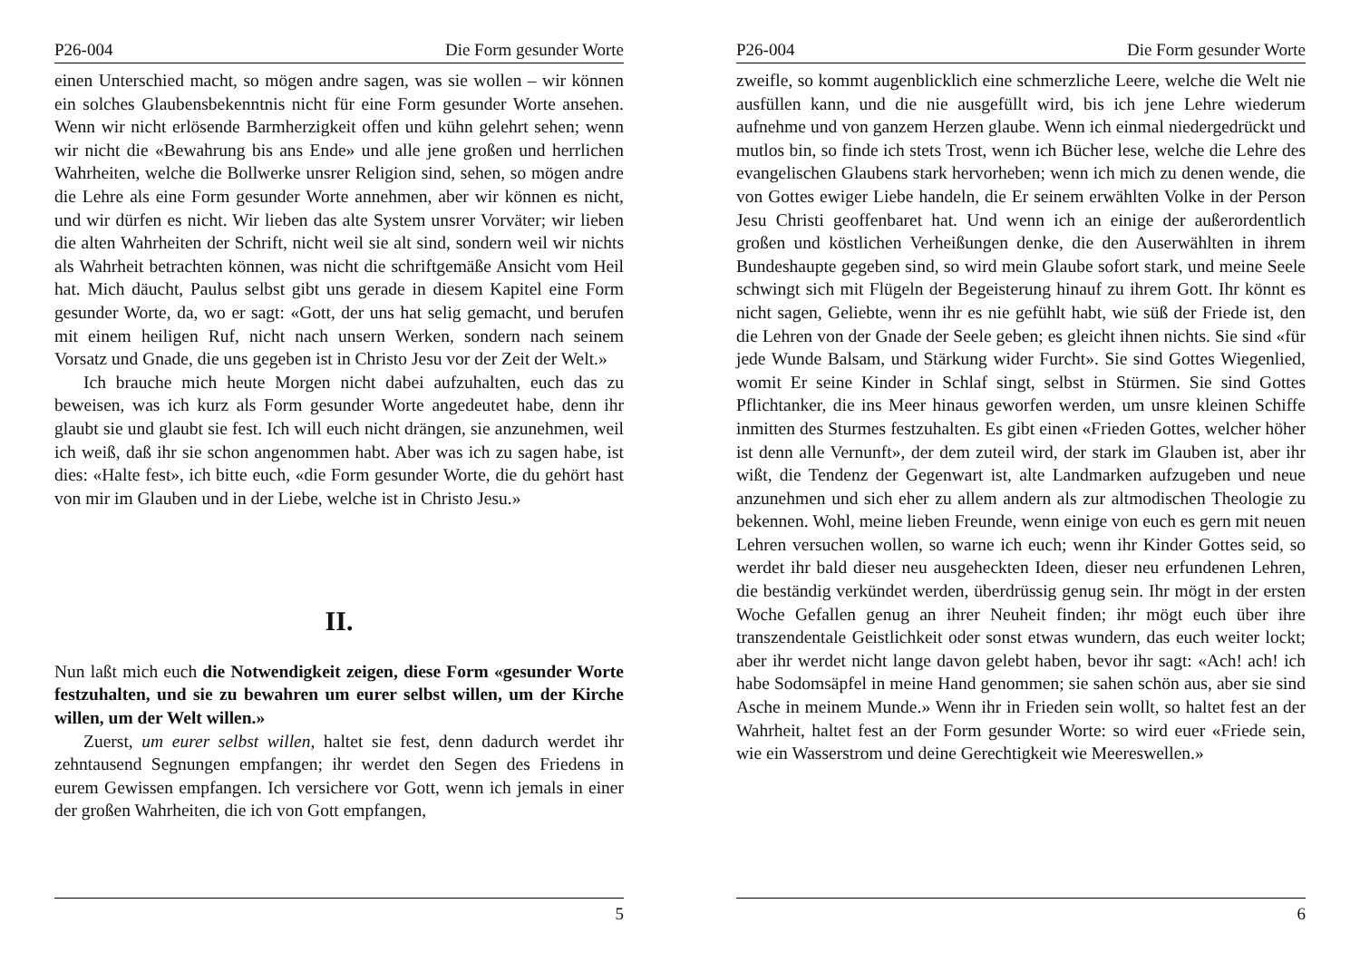P26-004 Die Form gesunder Worte
einen Unterschied macht, so mögen andre sagen, was sie wollen – wir können ein solches Glaubensbekenntnis nicht für eine Form gesunder Worte ansehen. Wenn wir nicht erlösende Barmherzigkeit offen und kühn gelehrt sehen; wenn wir nicht die «Bewahrung bis ans Ende» und alle jene großen und herrlichen Wahrheiten, welche die Bollwerke unsrer Religion sind, sehen, so mögen andre die Lehre als eine Form gesunder Worte annehmen, aber wir können es nicht, und wir dürfen es nicht. Wir lieben das alte System unsrer Vorväter; wir lieben die alten Wahrheiten der Schrift, nicht weil sie alt sind, sondern weil wir nichts als Wahrheit betrachten können, was nicht die schriftgemäße Ansicht vom Heil hat. Mich däucht, Paulus selbst gibt uns gerade in diesem Kapitel eine Form gesunder Worte, da, wo er sagt: «Gott, der uns hat selig gemacht, und berufen mit einem heiligen Ruf, nicht nach unsern Werken, sondern nach seinem Vorsatz und Gnade, die uns gegeben ist in Christo Jesu vor der Zeit der Welt.»
Ich brauche mich heute Morgen nicht dabei aufzuhalten, euch das zu beweisen, was ich kurz als Form gesunder Worte angedeutet habe, denn ihr glaubt sie und glaubt sie fest. Ich will euch nicht drängen, sie anzunehmen, weil ich weiß, daß ihr sie schon angenommen habt. Aber was ich zu sagen habe, ist dies: «Halte fest», ich bitte euch, «die Form gesunder Worte, die du gehört hast von mir im Glauben und in der Liebe, welche ist in Christo Jesu.»
II.
Nun laßt mich euch die Notwendigkeit zeigen, diese Form «gesunder Worte festzuhalten, und sie zu bewahren um eurer selbst willen, um der Kirche willen, um der Welt willen.»
Zuerst, um eurer selbst willen, haltet sie fest, denn dadurch werdet ihr zehntausend Segnungen empfangen; ihr werdet den Segen des Friedens in eurem Gewissen empfangen. Ich versichere vor Gott, wenn ich jemals in einer der großen Wahrheiten, die ich von Gott empfangen,
5
P26-004 Die Form gesunder Worte
zweifle, so kommt augenblicklich eine schmerzliche Leere, welche die Welt nie ausfüllen kann, und die nie ausgefüllt wird, bis ich jene Lehre wiederum aufnehme und von ganzem Herzen glaube. Wenn ich einmal niedergedrückt und mutlos bin, so finde ich stets Trost, wenn ich Bücher lese, welche die Lehre des evangelischen Glaubens stark hervorheben; wenn ich mich zu denen wende, die von Gottes ewiger Liebe handeln, die Er seinem erwählten Volke in der Person Jesu Christi geoffenbaret hat. Und wenn ich an einige der außerordentlich großen und köstlichen Verheißungen denke, die den Auserwählten in ihrem Bundeshaupte gegeben sind, so wird mein Glaube sofort stark, und meine Seele schwingt sich mit Flügeln der Begeisterung hinauf zu ihrem Gott. Ihr könnt es nicht sagen, Geliebte, wenn ihr es nie gefühlt habt, wie süß der Friede ist, den die Lehren von der Gnade der Seele geben; es gleicht ihnen nichts. Sie sind «für jede Wunde Balsam, und Stärkung wider Furcht». Sie sind Gottes Wiegenlied, womit Er seine Kinder in Schlaf singt, selbst in Stürmen. Sie sind Gottes Pflichtanker, die ins Meer hinaus geworfen werden, um unsre kleinen Schiffe inmitten des Sturmes festzuhalten. Es gibt einen «Frieden Gottes, welcher höher ist denn alle Vernunft», der dem zuteil wird, der stark im Glauben ist, aber ihr wißt, die Tendenz der Gegenwart ist, alte Landmarken aufzugeben und neue anzunehmen und sich eher zu allem andern als zur altmodischen Theologie zu bekennen. Wohl, meine lieben Freunde, wenn einige von euch es gern mit neuen Lehren versuchen wollen, so warne ich euch; wenn ihr Kinder Gottes seid, so werdet ihr bald dieser neu ausgeheckten Ideen, dieser neu erfundenen Lehren, die beständig verkündet werden, überdrüssig genug sein. Ihr mögt in der ersten Woche Gefallen genug an ihrer Neuheit finden; ihr mögt euch über ihre transzendentale Geistlichkeit oder sonst etwas wundern, das euch weiter lockt; aber ihr werdet nicht lange davon gelebt haben, bevor ihr sagt: «Ach! ach! ich habe Sodomsäpfel in meine Hand genommen; sie sahen schön aus, aber sie sind Asche in meinem Munde.» Wenn ihr in Frieden sein wollt, so haltet fest an der Wahrheit, haltet fest an der Form gesunder Worte: so wird euer «Friede sein, wie ein Wasserstrom und deine Gerechtigkeit wie Meereswellen.»
6